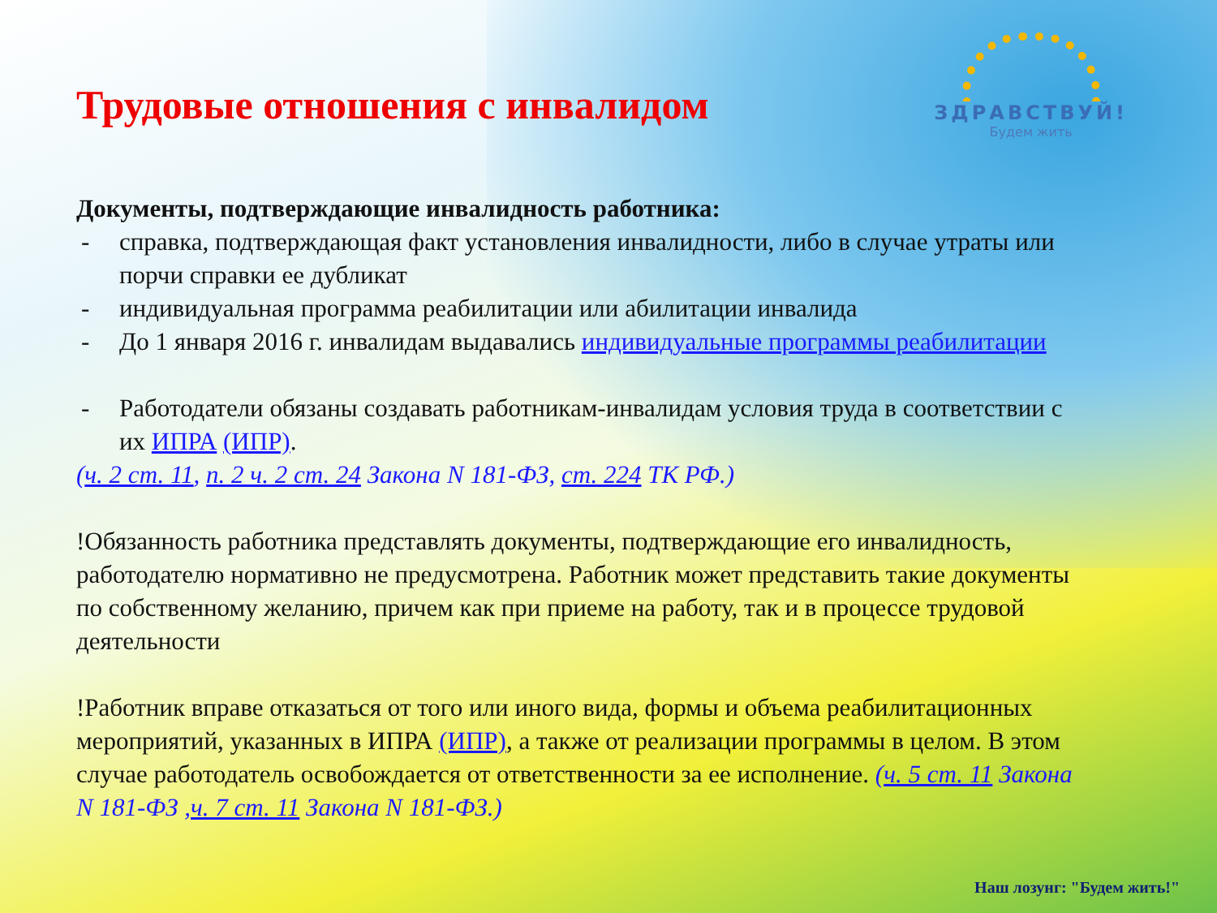ЗДРАВСТВУЙ!
Будем жить
Трудовые отношения с инвалидом
Документы, подтверждающие инвалидность работника:
- справка, подтверждающая факт установления инвалидности, либо в случае утраты или порчи справки ее дубликат
- индивидуальная программа реабилитации или абилитации инвалида
- До 1 января 2016 г. инвалидам выдавались индивидуальные программы реабилитации
- Работодатели обязаны создавать работникам-инвалидам условия труда в соответствии с их ИПРА (ИПР).
(ч. 2 ст. 11, п. 2 ч. 2 ст. 24 Закона N 181-ФЗ, ст. 224 ТК РФ.)
!Обязанность работника представлять документы, подтверждающие его инвалидность, работодателю нормативно не предусмотрена. Работник может представить такие документы по собственному желанию, причем как при приеме на работу, так и в процессе трудовой деятельности
!Работник вправе отказаться от того или иного вида, формы и объема реабилитационных мероприятий, указанных в ИПРА (ИПР), а также от реализации программы в целом. В этом случае работодатель освобождается от ответственности за ее исполнение. (ч. 5 ст. 11 Закона N 181-ФЗ ,ч. 7 ст. 11 Закона N 181-ФЗ.)
Наш лозунг: "Будем жить!"